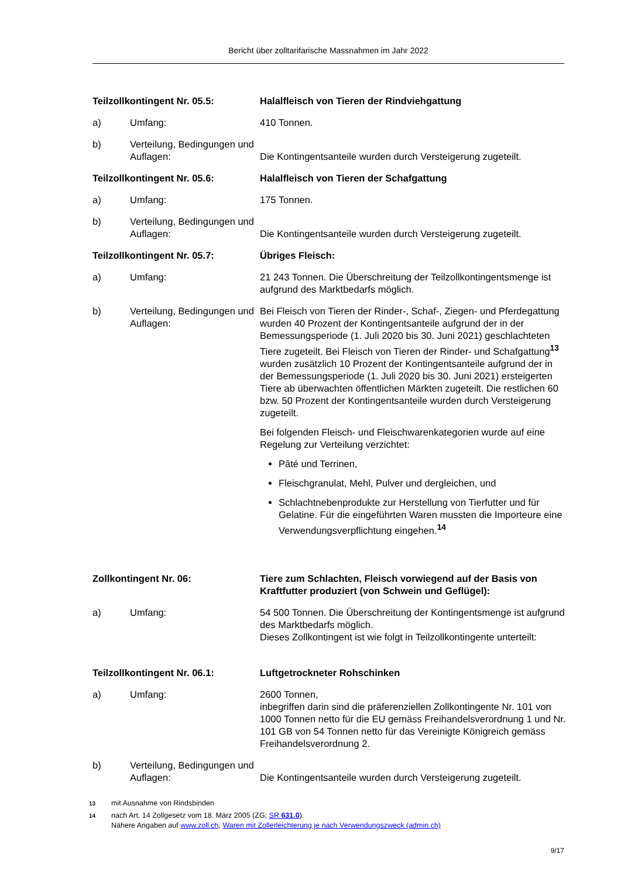Bericht über zolltarifarische Massnahmen im Jahr 2022
Teilzollkontingent Nr. 05.5: Halalfleisch von Tieren der Rindviehgattung
a) Umfang: 410 Tonnen.
b) Verteilung, Bedingungen und Auflagen:
Die Kontingentsanteile wurden durch Versteigerung zugeteilt.
Teilzollkontingent Nr. 05.6: Halalfleisch von Tieren der Schafgattung
a) Umfang: 175 Tonnen.
b) Verteilung, Bedingungen und Auflagen:
Die Kontingentsanteile wurden durch Versteigerung zugeteilt.
Teilzollkontingent Nr. 05.7: Übriges Fleisch:
a) Umfang: 21 243 Tonnen. Die Überschreitung der Teilzollkontingents­menge ist aufgrund des Marktbedarfs möglich.
b) Verteilung, Bedingungen und Auflagen:
Bei Fleisch von Tieren der Rinder-, Schaf-, Ziegen- und Pferde­gattung wurden 40 Prozent der Kontingentsanteile aufgrund der in der Bemessungsperiode (1. Juli 2020 bis 30. Juni 2021) geschlachteten Tiere zugeteilt. Bei Fleisch von Tieren der Rinder- und Schafgattung<sup>13</sup> wurden zusätzlich 10 Prozent der Kontingentsanteile aufgrund der in der Bemessungsperiode (1. Juli 2020 bis 30. Juni 2021) ersteigerten Tiere ab überwachten öffentlichen Märkten zugeteilt. Die restlichen 60 bzw. 50 Prozent der Kontingentsanteile wurden durch Versteigerung zugeteilt.
Bei folgenden Fleisch- und Fleischwarenkategorien wurde auf eine Regelung zur Verteilung verzichtet:
Pâté und Terrinen,
Fleischgranulat, Mehl, Pulver und dergleichen, und
Schlachtnebenprodukte zur Herstellung von Tierfutter und für Gelatine. Für die eingeführten Waren mussten die Importeure eine Verwendungsverpflichtung eingehen.<sup>14</sup>
Zollkontingent Nr. 06: Tiere zum Schlachten, Fleisch vorwiegend auf der Basis von Kraftfutter produziert (von Schwein und Geflügel):
a) Umfang: 54 500 Tonnen. Die Überschreitung der Kontingentsmenge ist aufgrund des Marktbedarfs möglich.
Dieses Zollkontingent ist wie folgt in Teilzollkontingente unterteilt:
Teilzollkontingent Nr. 06.1: Luftgetrockneter Rohschinken
a) Umfang: 2600 Tonnen,
inbegriffen darin sind die präferenziellen Zollkontingente Nr. 101 von 1000 Tonnen netto für die EU gemäss Freihandelsverord­nung 1 und Nr. 101 GB von 54 Tonnen netto für das Vereinigte Königreich gemäss Freihandelsverordnung 2.
b) Verteilung, Bedingungen und Auflagen:
Die Kontingentsanteile wurden durch Versteigerung zugeteilt.
<sup>13</sup> mit Ausnahme von Rindsbinden
<sup>14</sup> nach Art. 14 Zollgesetz vom 18. März 2005 (ZG; SR 631.0).
Nähere Angaben auf www.zoll.ch, Waren mit Zollerleichterung je nach Verwendungszweck (admin.ch)
9/17